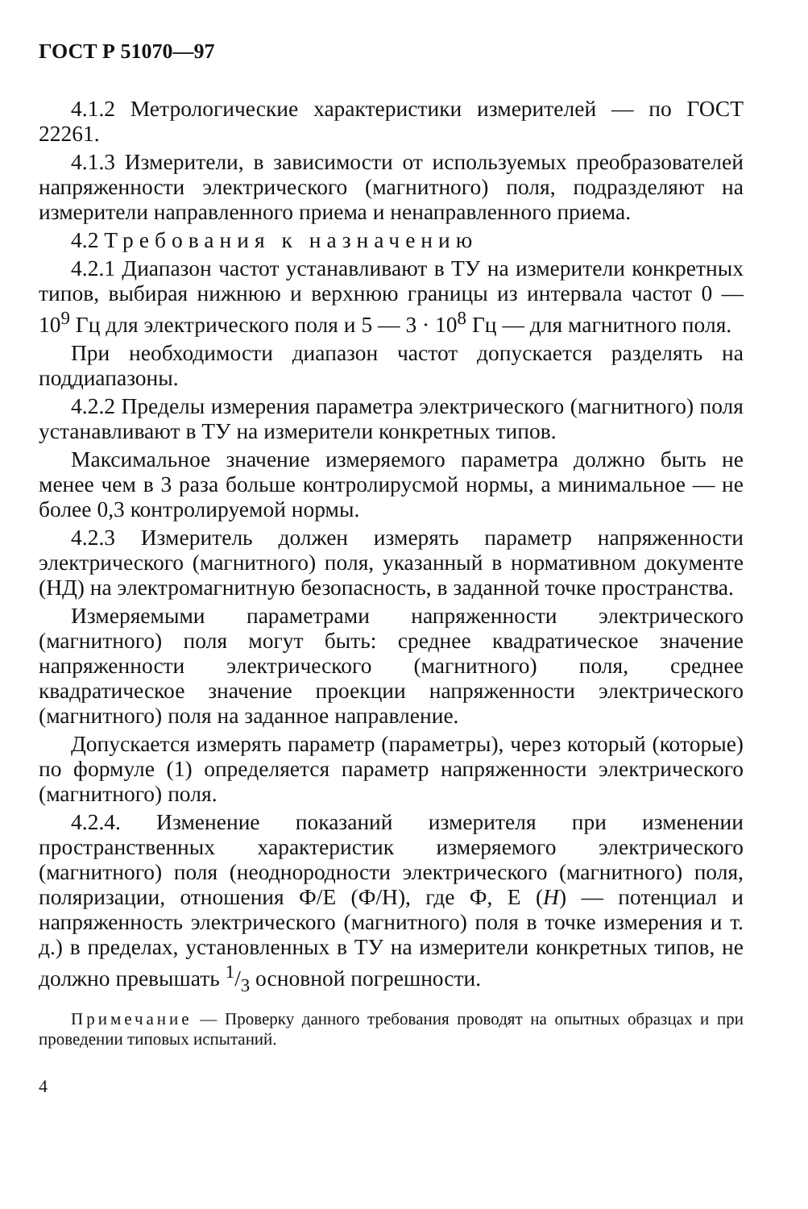ГОСТ Р 51070—97
4.1.2 Метрологические характеристики измерителей — по ГОСТ 22261.
4.1.3 Измерители, в зависимости от используемых преобразователей напряженности электрического (магнитного) поля, подразделяют на измерители направленного приема и ненаправленного приема.
4.2 Требования к назначению
4.2.1 Диапазон частот устанавливают в ТУ на измерители конкретных типов, выбирая нижнюю и верхнюю границы из интервала частот 0 — 10<sup>9</sup> Гц для электрического поля и 5 — 3 · 10<sup>8</sup> Гц — для магнитного поля.
При необходимости диапазон частот допускается разделять на поддиапазоны.
4.2.2 Пределы измерения параметра электрического (магнитного) поля устанавливают в ТУ на измерители конкретных типов.
Максимальное значение измеряемого параметра должно быть не менее чем в 3 раза больше контролирусмой нормы, а минимальное — не более 0,3 контролируемой нормы.
4.2.3 Измеритель должен измерять параметр напряженности электрического (магнитного) поля, указанный в нормативном документе (НД) на электромагнитную безопасность, в заданной точке пространства.
Измеряемыми параметрами напряженности электрического (магнитного) поля могут быть: среднее квадратическое значение напряженности электрического (магнитного) поля, среднее квадратическое значение проекции напряженности электрического (магнитного) поля на заданное направление.
Допускается измерять параметр (параметры), через который (которые) по формуле (1) определяется параметр напряженности электрического (магнитного) поля.
4.2.4. Изменение показаний измерителя при изменении пространственных характеристик измеряемого электрического (магнитного) поля (неоднородности электрического (магнитного) поля, поляризации, отношения Ф/Е (Ф/Н), где Ф, Е (Н) — потенциал и напряженность электрического (магнитного) поля в точке измерения и т. д.) в пределах, установленных в ТУ на измерители конкретных типов, не должно превышать 1/3 основной погрешности.
Примечание — Проверку данного требования проводят на опытных образцах и при проведении типовых испытаний.
4